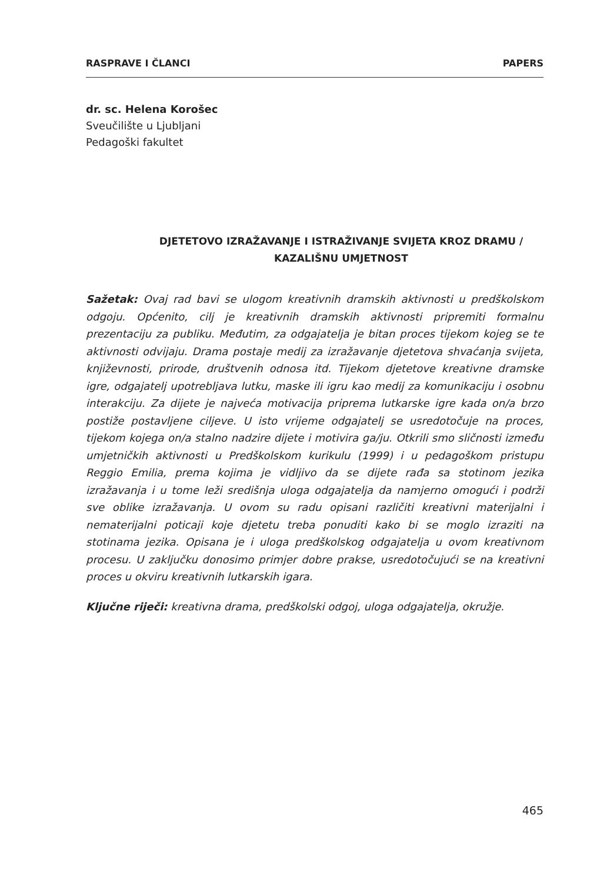RASPRAVE I ČLANCI PAPERS
dr. sc. Helena Korošec
Sveučilište u Ljubljani
Pedagoški fakultet
DJETETOVO IZRAŽAVANJE I ISTRAŽIVANJE SVIJETA KROZ DRAMU /
KAZALIŠNU UMJETNOST
Sažetak: Ovaj rad bavi se ulogom kreativnih dramskih aktivnosti u predškolskom odgoju. Općenito, cilj je kreativnih dramskih aktivnosti pripremiti formalnu prezentaciju za publiku. Međutim, za odgajatelja je bitan proces tijekom kojeg se te aktivnosti odvijaju. Drama postaje medij za izražavanje djetetova shvaćanja svijeta, književnosti, prirode, društvenih odnosa itd. Tijekom djetetove kreativne dramske igre, odgajatelj upotrebljava lutku, maske ili igru kao medij za komunikaciju i osobnu interakciju. Za dijete je najveća motivacija priprema lutkarske igre kada on/a brzo postiže postavljene ciljeve. U isto vrijeme odgajatelj se usredotočuje na proces, tijekom kojega on/a stalno nadzire dijete i motivira ga/ju. Otkrili smo sličnosti između umjetničkih aktivnosti u Predškolskom kurikulu (1999) i u pedagoškom pristupu Reggio Emilia, prema kojima je vidljivo da se dijete rađa sa stotinom jezika izražavanja i u tome leži središnja uloga odgajatelja da namjerno omogući i podrži sve oblike izražavanja. U ovom su radu opisani različiti kreativni materijalni i nematerijalni poticaji koje djetetu treba ponuditi kako bi se moglo izraziti na stotinama jezika. Opisana je i uloga predškolskog odgajatelja u ovom kreativnom procesu. U zaključku donosimo primjer dobre prakse, usredotočujući se na kreativni proces u okviru kreativnih lutkarskih igara.
Ključne riječi: kreativna drama, predškolski odgoj, uloga odgajatelja, okružje.
465